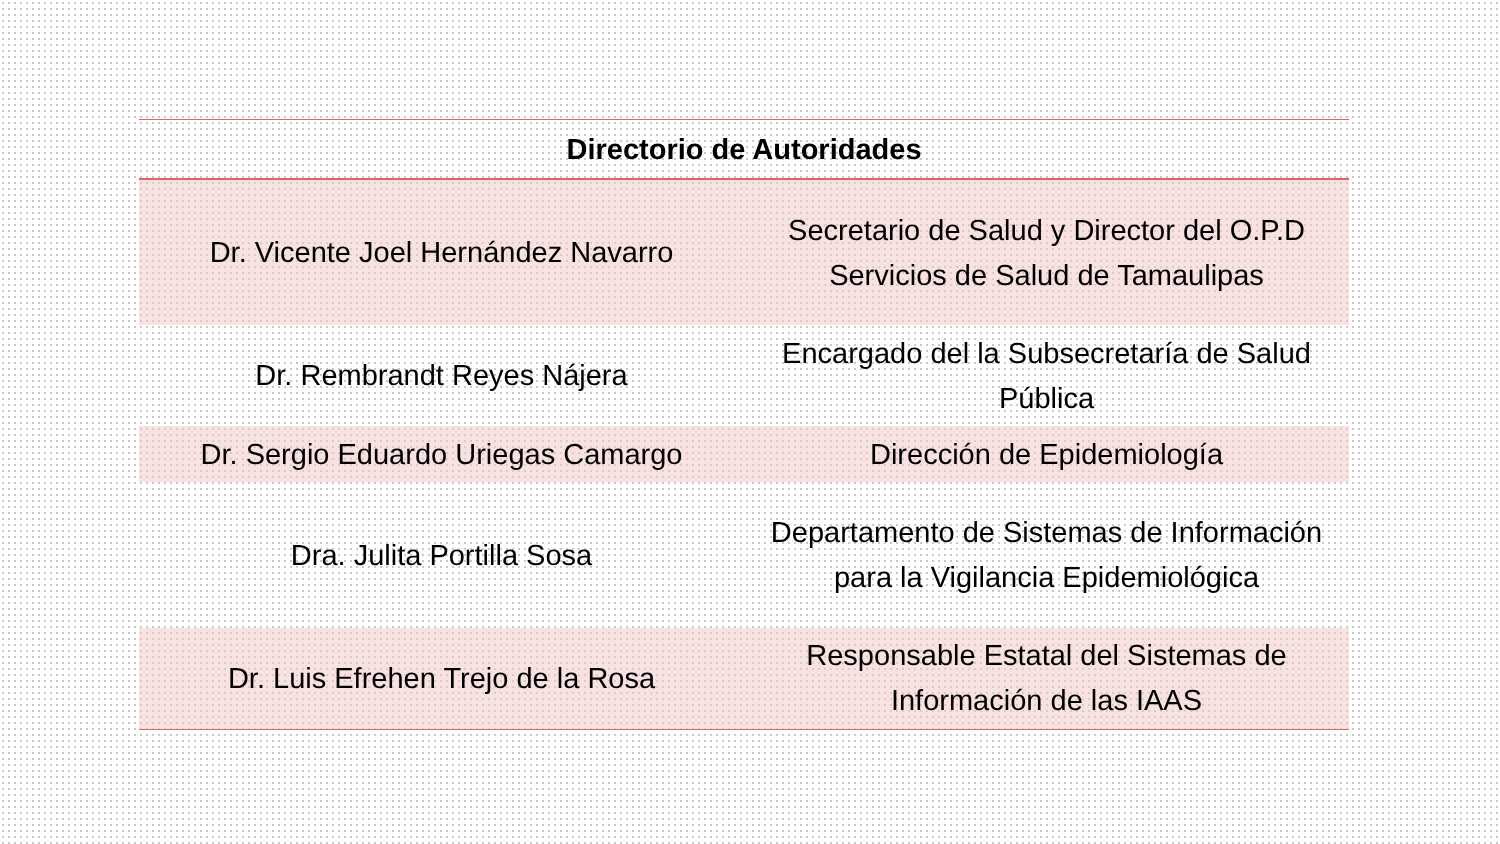| Directorio de Autoridades | |
| --- | --- |
| Dr. Vicente Joel Hernández Navarro | Secretario de Salud y Director del O.P.D Servicios de Salud de Tamaulipas |
| Dr. Rembrandt Reyes Nájera | Encargado del la Subsecretaría de Salud Pública |
| Dr. Sergio Eduardo Uriegas Camargo | Dirección de Epidemiología |
| Dra. Julita Portilla Sosa | Departamento de Sistemas de Información para la Vigilancia Epidemiológica |
| Dr. Luis Efrehen Trejo de la Rosa | Responsable Estatal del Sistemas de Información de las IAAS |